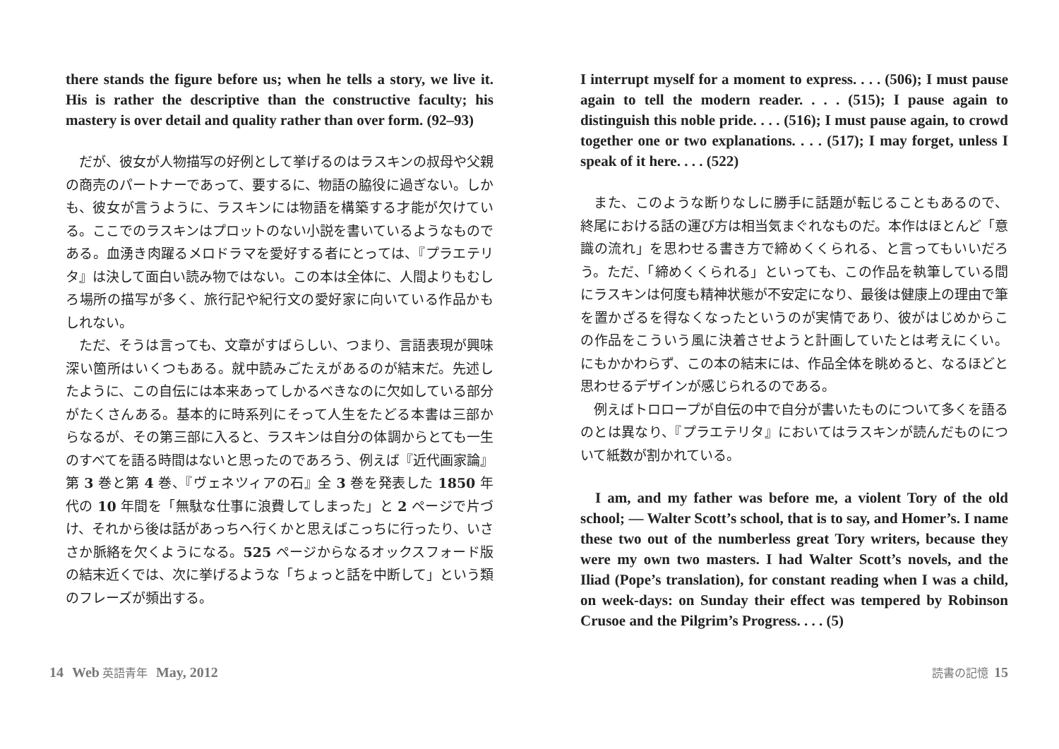there stands the figure before us; when he tells a story, we live it. His is rather the descriptive than the constructive faculty; his mastery is over detail and quality rather than over form. (92–93)
だが、彼女が人物描写の好例として挙げるのはラスキンの叔母や父親の商売のパートナーであって、要するに、物語の脇役に過ぎない。しかも、彼女が言うように、ラスキンには物語を構築する才能が欠けている。ここでのラスキンはプロットのない小説を書いているようなものである。血湧き肉躍るメロドラマを愛好する者にとっては、『プラエテリタ』は決して面白い読み物ではない。この本は全体に、人間よりもむしろ場所の描写が多く、旅行記や紀行文の愛好家に向いている作品かもしれない。
ただ、そうは言っても、文章がすばらしい、つまり、言語表現が興味深い箇所はいくつもある。就中読みごたえがあるのが結末だ。先述したように、この自伝には本来あってしかるべきなのに欠如している部分がたくさんある。基本的に時系列にそって人生をたどる本書は三部からなるが、その第三部に入ると、ラスキンは自分の体調からとても一生のすべてを語る時間はないと思ったのであろう、例えば『近代画家論』第 3 巻と第 4 巻、『ヴェネツィアの石』全 3 巻を発表した 1850 年代の 10 年間を「無駄な仕事に浪費してしまった」と 2 ページで片づけ、それから後は話があっちへ行くかと思えばこっちに行ったり、いささか脈絡を欠くようになる。525 ページからなるオックスフォード版の結末近くでは、次に挙げるような「ちょっと話を中断して」という類のフレーズが頻出する。
I interrupt myself for a moment to express. . . . (506); I must pause again to tell the modern reader. . . . (515); I pause again to distinguish this noble pride. . . . (516); I must pause again, to crowd together one or two explanations. . . . (517); I may forget, unless I speak of it here. . . . (522)
また、このような断りなしに勝手に話題が転じることもあるので、終尾における話の運び方は相当気まぐれなものだ。本作はほとんど「意識の流れ」を思わせる書き方で締めくくられる、と言ってもいいだろう。ただ、「締めくくられる」といっても、この作品を執筆している間にラスキンは何度も精神状態が不安定になり、最後は健康上の理由で筆を置かざるを得なくなったというのが実情であり、彼がはじめからこの作品をこういう風に決着させようと計画していたとは考えにくい。にもかかわらず、この本の結末には、作品全体を眺めると、なるほどと思わせるデザインが感じられるのである。
例えばトロロープが自伝の中で自分が書いたものについて多くを語るのとは異なり、『プラエテリタ』においてはラスキンが読んだものについて紙数が割かれている。
I am, and my father was before me, a violent Tory of the old school; — Walter Scott’s school, that is to say, and Homer’s. I name these two out of the numberless great Tory writers, because they were my own two masters. I had Walter Scott’s novels, and the Iliad (Pope’s translation), for constant reading when I was a child, on week-days: on Sunday their effect was tempered by Robinson Crusoe and the Pilgrim’s Progress. . . . (5)
14 Web 英語青年 May, 2012 読書の記憶 15